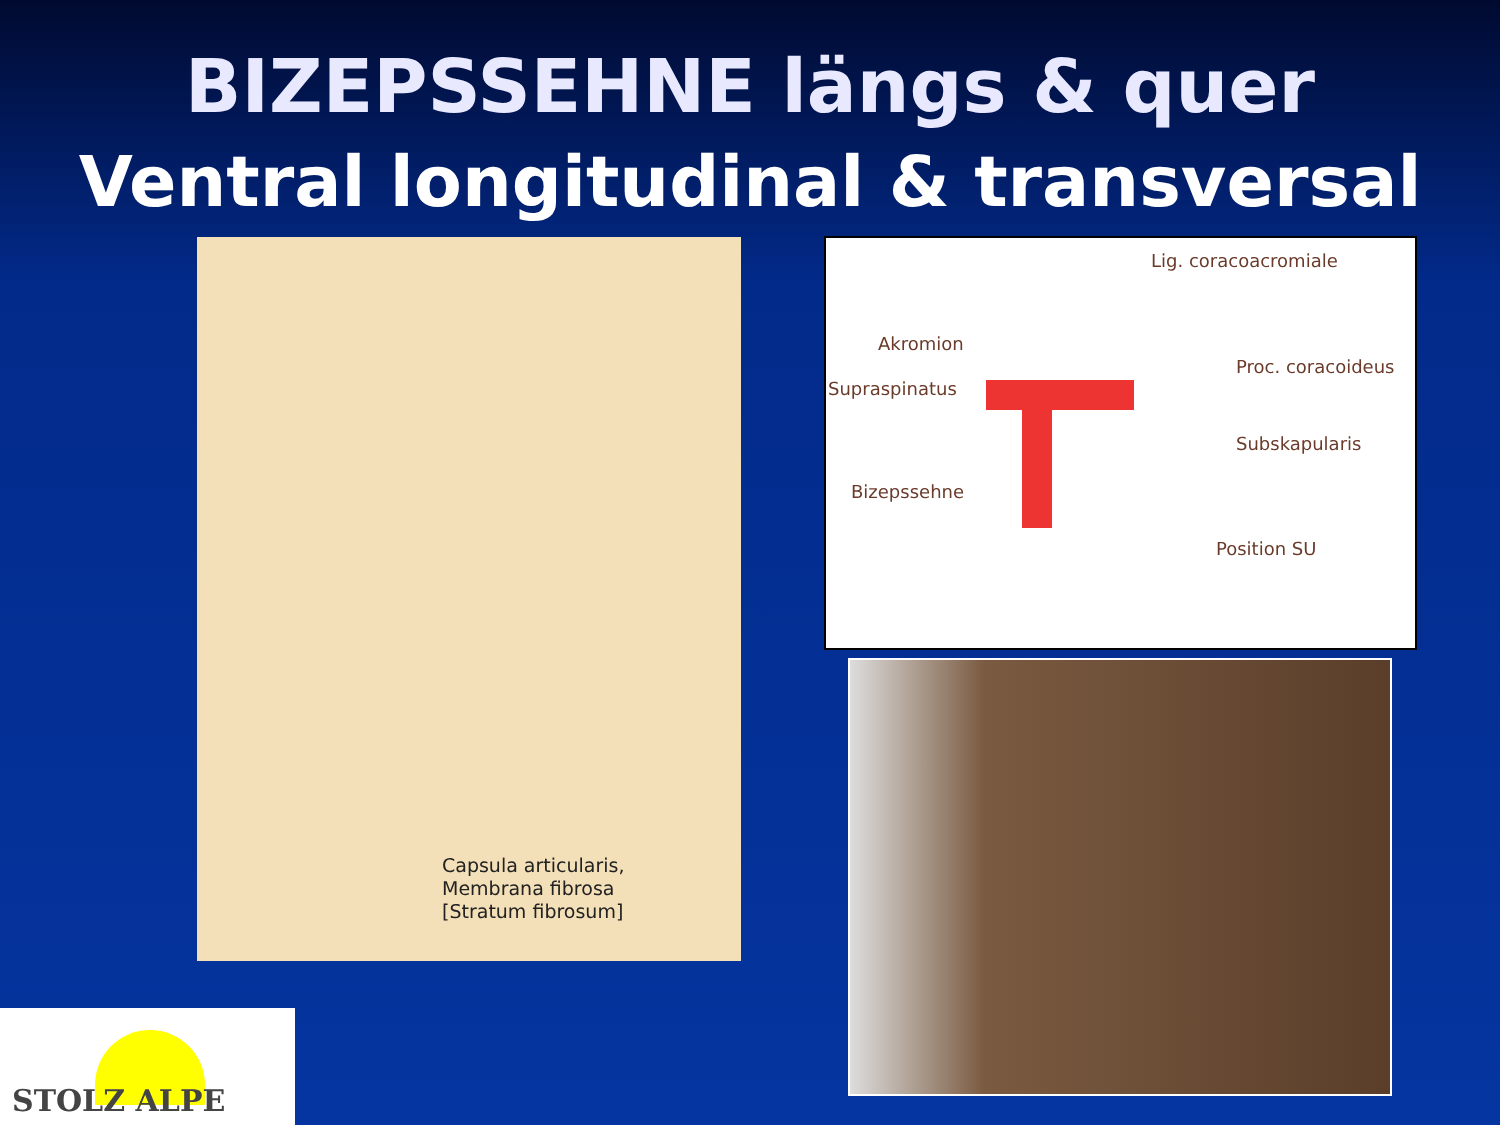BIZEPSSEHNE längs & quer
Ventral longitudinal & transversal
Capsula articularis,
Membrana fibrosa
[Stratum fibrosum]
Lig. coracoacromiale
Akromion
Proc. coracoideus
Supraspinatus
Subskapularis
Bizepssehne
Position SU
STOLZ ALPE